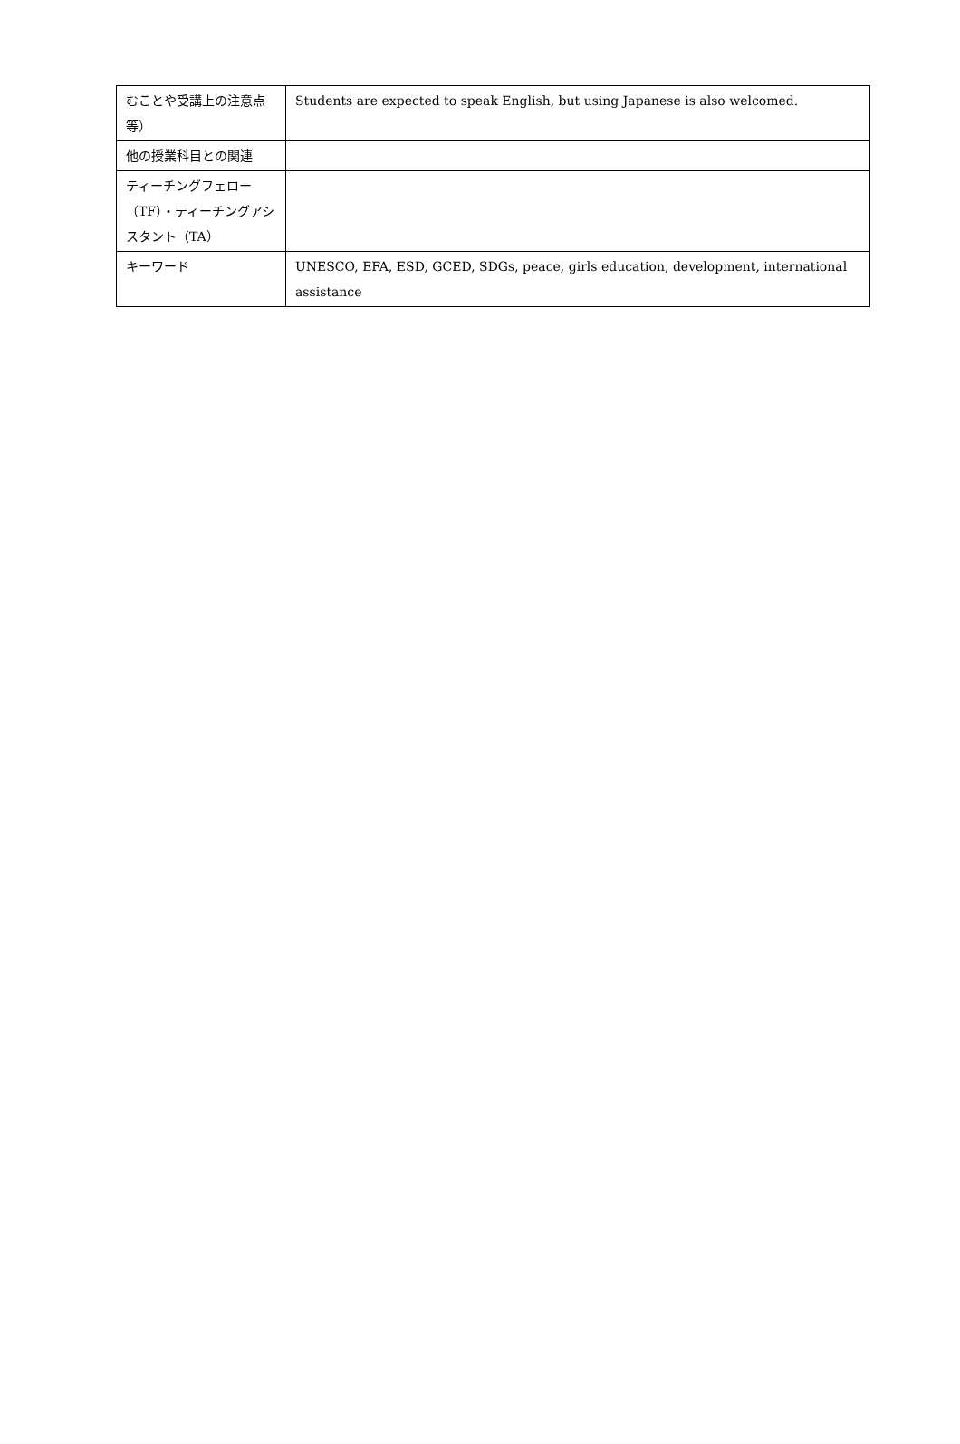| むことや受講上の注意点等） | Students are expected to speak English, but using Japanese is also welcomed. |
| 他の授業科目との関連 | |
| ティーチングフェロー（TF）・ティーチングアシスタント（TA） | |
| キーワード | UNESCO, EFA, ESD, GCED, SDGs, peace, girls education, development, international assistance |